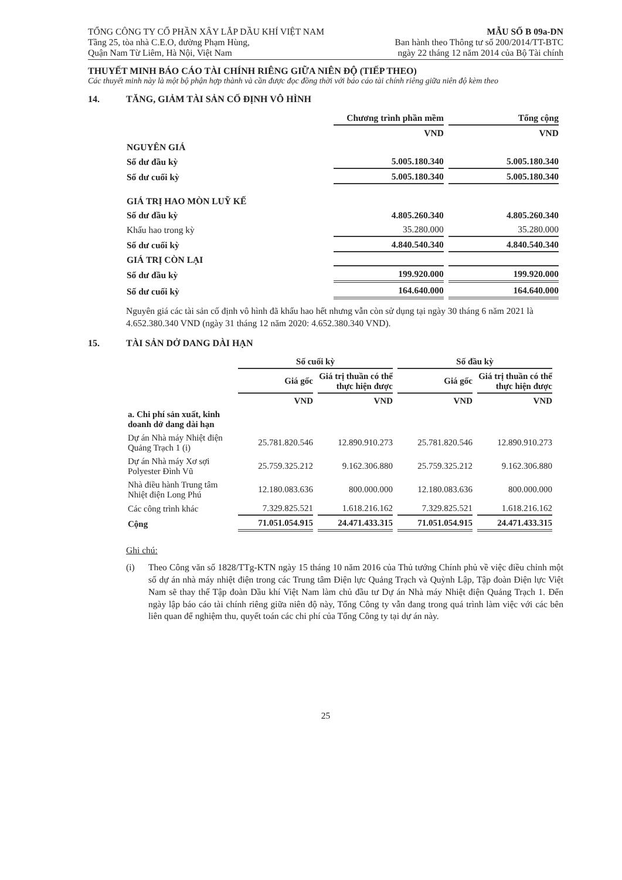TỔNG CÔNG TY CỔ PHẦN XÂY LẮP DẦU KHÍ VIỆT NAM
Tầng 25, tòa nhà C.E.O, đường Phạm Hùng,
Quận Nam Từ Liêm, Hà Nội, Việt Nam
MẪU SỐ B 09a-DN
Ban hành theo Thông tư số 200/2014/TT-BTC
ngày 22 tháng 12 năm 2014 của Bộ Tài chính
THUYẾT MINH BÁO CÁO TÀI CHÍNH RIÊNG GIỮA NIÊN ĐỘ (TIẾP THEO)
Các thuyết minh này là một bộ phận hợp thành và cần được đọc đồng thời với báo cáo tài chính riêng giữa niên độ kèm theo
14. TĂNG, GIẢM TÀI SẢN CỐ ĐỊNH VÔ HÌNH
| | Chương trình phần mềm | Tổng cộng |
| --- | --- | --- |
| | VND | VND |
| NGUYÊN GIÁ | | |
| Số dư đầu kỳ | 5.005.180.340 | 5.005.180.340 |
| Số dư cuối kỳ | 5.005.180.340 | 5.005.180.340 |
| GIÁ TRỊ HAO MÒN LUỸ KẾ | | |
| Số dư đầu kỳ | 4.805.260.340 | 4.805.260.340 |
| Khấu hao trong kỳ | 35.280.000 | 35.280.000 |
| Số dư cuối kỳ | 4.840.540.340 | 4.840.540.340 |
| GIÁ TRỊ CÒN LẠI | | |
| Số dư đầu kỳ | 199.920.000 | 199.920.000 |
| Số dư cuối kỳ | 164.640.000 | 164.640.000 |
Nguyên giá các tài sản cố định vô hình đã khấu hao hết nhưng vẫn còn sử dụng tại ngày 30 tháng 6 năm 2021 là 4.652.380.340 VND (ngày 31 tháng 12 năm 2020: 4.652.380.340 VND).
15. TÀI SẢN DỞ DANG DÀI HẠN
| | Số cuối kỳ | | Số đầu kỳ | |
| --- | --- | --- | --- | --- |
| | Giá gốc | Giá trị thuần có thể thực hiện được | Giá gốc | Giá trị thuần có thể thực hiện được |
| | VND | VND | VND | VND |
| a. Chi phí sản xuất, kinh doanh dở dang dài hạn | | | | |
| Dự án Nhà máy Nhiệt điện Quảng Trạch 1 (i) | 25.781.820.546 | 12.890.910.273 | 25.781.820.546 | 12.890.910.273 |
| Dự án Nhà máy Xơ sợi Polyester Đình Vũ | 25.759.325.212 | 9.162.306.880 | 25.759.325.212 | 9.162.306.880 |
| Nhà điều hành Trung tâm Nhiệt điện Long Phú | 12.180.083.636 | 800.000.000 | 12.180.083.636 | 800.000.000 |
| Các công trình khác | 7.329.825.521 | 1.618.216.162 | 7.329.825.521 | 1.618.216.162 |
| Cộng | 71.051.054.915 | 24.471.433.315 | 71.051.054.915 | 24.471.433.315 |
Ghi chú:
(i) Theo Công văn số 1828/TTg-KTN ngày 15 tháng 10 năm 2016 của Thủ tướng Chính phủ về việc điều chỉnh một số dự án nhà máy nhiệt điện trong các Trung tâm Điện lực Quảng Trạch và Quỳnh Lập, Tập đoàn Điện lực Việt Nam sẽ thay thế Tập đoàn Dầu khí Việt Nam làm chủ đầu tư Dự án Nhà máy Nhiệt điện Quảng Trạch 1. Đến ngày lập báo cáo tài chính riêng giữa niên độ này, Tổng Công ty vẫn đang trong quá trình làm việc với các bên liên quan để nghiệm thu, quyết toán các chi phí của Tổng Công ty tại dự án này.
25